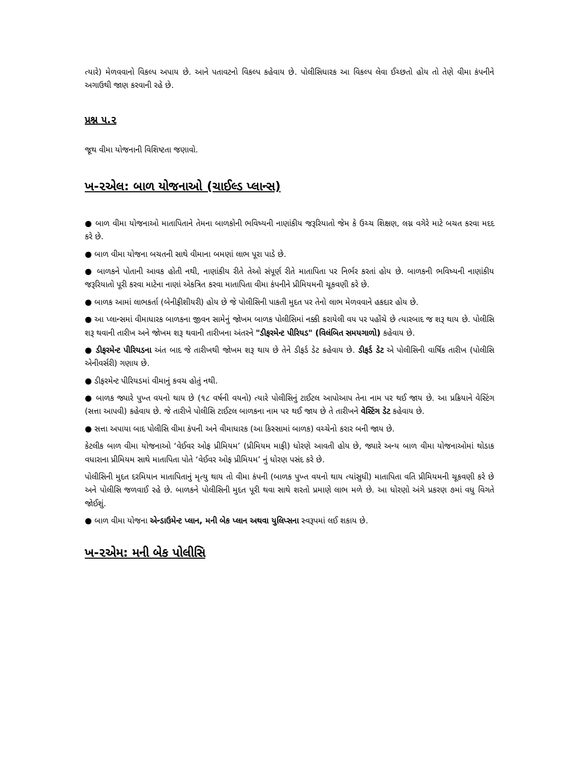ત્યારે) મેળવવાનો વિકલ્પ અપાય છે. આને પતાવટનો વિકલ્પ કહેવાય છે. પોલીસિધારક આ વિકલ્પ લેવા ઈચ્છતો હોય તો તેણે વીમા કંપનીને અગાઉથી જાણ કરવાની રહે છે.
પ્રશ્ન ૫.૨
જૂથ વીમા યોજનાની વિશિષ્ટતા જણાવો.
ખ-૨એલ: બાળ યોજનાઓ (ચાઈલ્ડ પ્લાન્સ)
● બાળ વીમા યોજનાઓ માતાપિતાને તેમના બાળકોની ભવિષ્યની નાણાંકીય જરૂરિયાતો જેમ કે ઉચ્ચ શિક્ષણ, લગ્ન વગેરે માટે બચત કરવા મદદ કરે છે.
● બાળ વીમા યોજના બચતની સાથે વીમાના બમણાં લાભ પૂરા પાડે છે.
● બાળકને પોતાની આવક હોતી નથી, નાણાંકીય રીતે તેઓ સંપૂર્ણ રીતે માતાપિતા પર નિર્ભર કરતાં હોય છે. બાળકની ભવિષ્યની નાણાંકીય જરૂરિયાતો પૂરી કરવા માટેના નાણાં એકત્રિત કરવા માતાપિતા વીમા કંપનીને પ્રીમિયમની ચૂકવણી કરે છે.
● બાળક આમાં લાભકર્તા (બેનીફીશીયરી) હોય છે જે પોલીસિની પાકતી મુદત પર તેનો લાભ મેળવવાને હકદાર હોય છે.
● આ પ્લાન્સમાં વીમાધારક બાળકના જીવન સામેનું જોખમ બાળક પોલીસિમાં નક્કી કરાયેલી વય પર પહોંચે છે ત્યારબાદ જ શરૂ થાય છે. પોલીસિ શરૂ થવાની તારીખ અને જોખમ શરૂ થવાની તારીખના અંતરને "ડીફરમેન્ટ પીરિયડ" (વિલંબિત સમયગાળો) કહેવાય છે.
● ડીફરમેન્ટ પીરિયડના અંત બાદ જે તારીખથી જોખમ શરૂ થાય છે તેને ડીફર્ડ ડેટ કહેવાય છે. ડીફર્ડ ડેટ એ પોલીસિની વાર્ષિક તારીખ (પોલીસિ એનીવર્સરી) ગણાય છે.
● ડીફરમેન્ટ પીરિયડમાં વીમાનું કવચ હોતું નથી.
● બાળક જ્યારે પુખ્ત વયનો થાય છે (૧૮ વર્ષની વયનો) ત્યારે પોલીસિનું ટાઈટલ આપોઆપ તેના નામ પર થઈ જાય છે. આ પ્રક્રિયાને વેસ્ટિંગ (સત્તા આપવી) કહેવાય છે. જે તારીખે પોલીસિ ટાઈટલ બાળકના નામ પર થઈ જાય છે તે તારીખને વેસ્ટિંગ ડેટ કહેવાય છે.
● સત્તા અપાયા બાદ પોલીસિ વીમા કંપની અને વીમાધારક (આ કિસ્સામાં બાળક) વચ્ચેનો કરાર બની જાય છે.
કેટલીક બાળ વીમા યોજનાઓ ‘વેઈવર ઓફ પ્રીમિયમ’ (પ્રીમિયમ માફી) ધોરણે આવતી હોય છે, જ્યારે અન્ય બાળ વીમા યોજનાઓમાં થોડાક વધારાના પ્રીમિયમ સાથે માતાપિતા પોતે ‘વેઈવર ઓફ પ્રીમિયમ’ નું ધોરણ પસંદ કરે છે.
પોલીસિની મુદત દરમિયાન માતાપિતાનું મૃત્યુ થાય તો વીમા કંપની (બાળક પુખ્ત વયનો થાય ત્યાંસુધી) માતાપિતા વતિ પ્રીમિયમની ચૂકવણી કરે છે અને પોલીસિ જળવાઈ રહે છે. બાળકને પોલીસિની મુદત પૂરી થવા સાથે શરતો પ્રમાણે લાભ મળે છે. આ ધોરણો અંગે પ્રકરણ ૭માં વધુ વિગતે જોઈશું.
● બાળ વીમા યોજના એન્ડાઉમેન્ટ પ્લાન, મની બેક પ્લાન અથવા યુલિપ્સના સ્વરૂપમાં લઈ શકાય છે.
ખ-૨એમ: મની બેક પોલીસિ